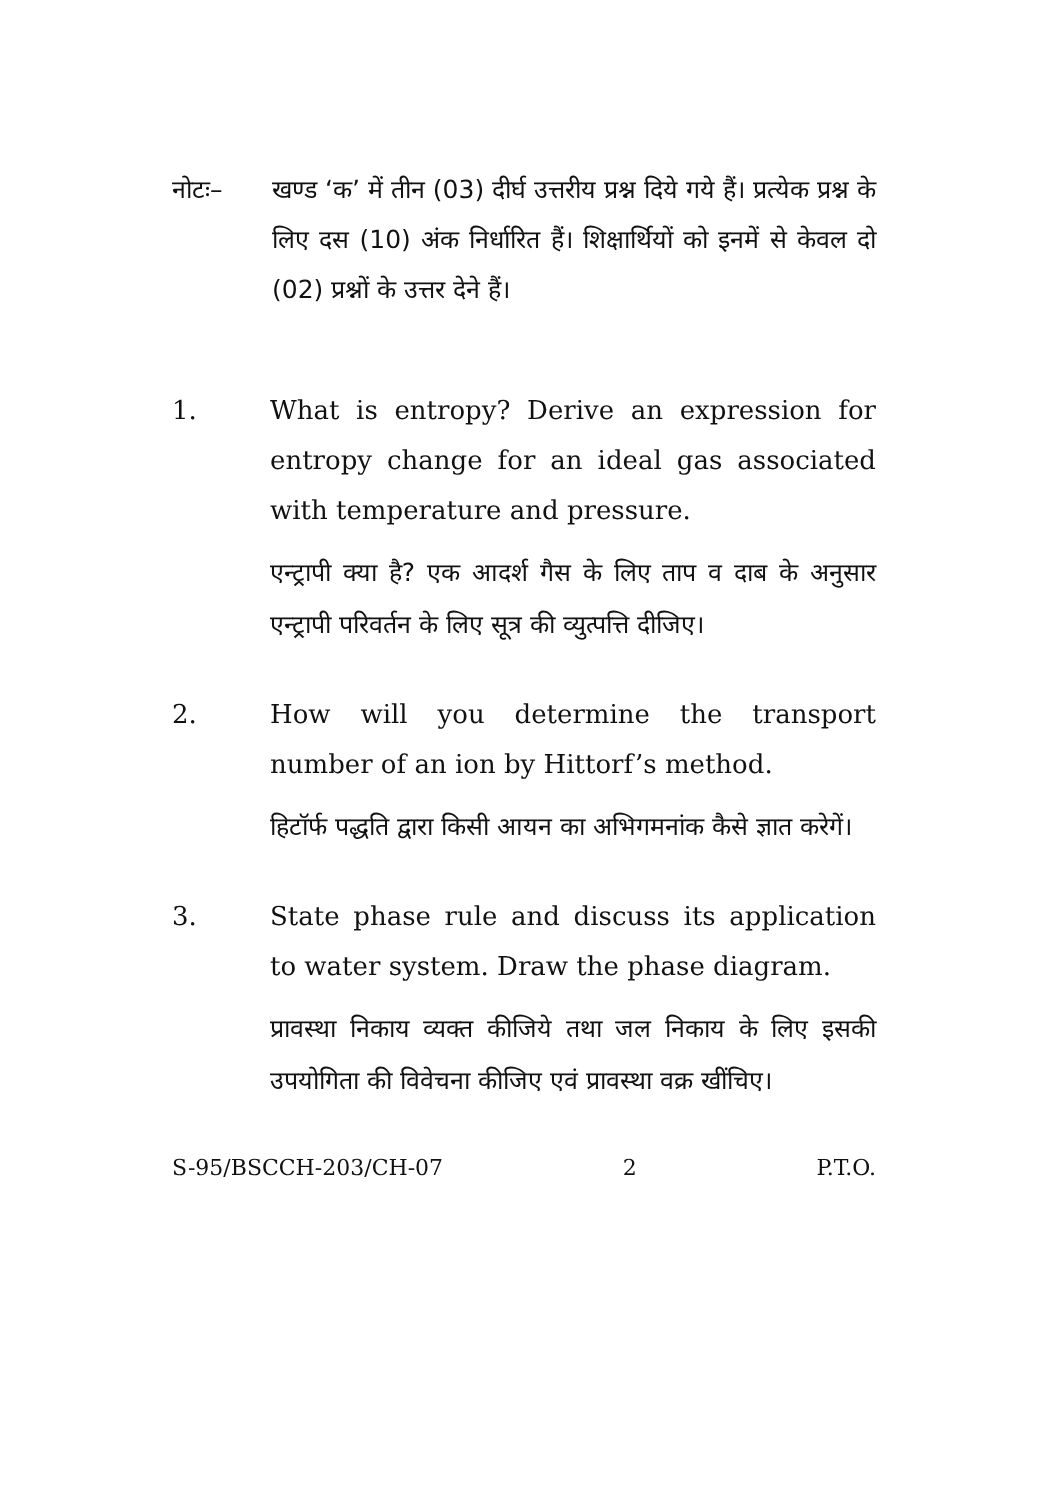नोटः– खण्ड ‘क’ में तीन (03) दीर्घ उत्तरीय प्रश्न दिये गये हैं। प्रत्येक प्रश्न के लिए दस (10) अंक निर्धारित हैं। शिक्षार्थियों को इनमें से केवल दो (02) प्रश्नों के उत्तर देने हैं।
1. What is entropy? Derive an expression for entropy change for an ideal gas associated with temperature and pressure.
एन्ट्रापी क्या है? एक आदर्श गैस के लिए ताप व दाब के अनुसार एन्ट्रापी परिवर्तन के लिए सूत्र की व्युत्पत्ति दीजिए।
2. How will you determine the transport number of an ion by Hittorf’s method.
हिटॉर्फ पद्धति द्वारा किसी आयन का अभिगमनांक कैसे ज्ञात करेगें।
3. State phase rule and discuss its application to water system. Draw the phase diagram.
प्रावस्था निकाय व्यक्त कीजिये तथा जल निकाय के लिए इसकी उपयोगिता की विवेचना कीजिए एवं प्रावस्था वक्र खींचिए।
S-95/BSCCH-203/CH-07 2 P.T.O.